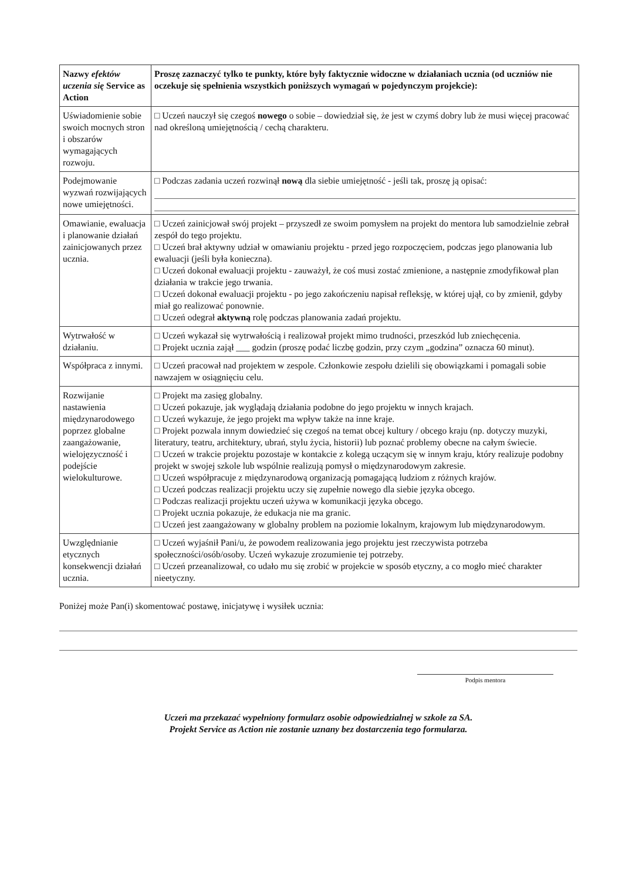| Nazwy efektów uczenia się Service as Action | Proszę zaznaczyć tylko te punkty, które były faktycznie widoczne w działaniach ucznia (od uczniów nie oczekuje się spełnienia wszystkich poniższych wymagań w pojedynczym projekcie): |
| --- | --- |
| Uświadomienie sobie swoich mocnych stron i obszarów wymagających rozwoju. | □ Uczeń nauczył się czegoś nowego o sobie – dowiedział się, że jest w czymś dobry lub że musi więcej pracować nad określoną umiejętnością / cechą charakteru. |
| Podejmowanie wyzwań rozwijających nowe umiejętności. | □ Podczas zadania uczeń rozwinął nową dla siebie umiejętność - jeśli tak, proszę ją opisać: |
| Omawianie, ewaluacja i planowanie działań zainicjowanych przez ucznia. | □ Uczeń zainicjował swój projekt – przyszedł ze swoim pomysłem na projekt do mentora lub samodzielnie zebrał zespół do tego projektu. □ Uczeń brał aktywny udział w omawianiu projektu - przed jego rozpoczęciem, podczas jego planowania lub ewaluacji (jeśli była konieczna). □ Uczeń dokonał ewaluacji projektu - zauważył, że coś musi zostać zmienione, a następnie zmodyfikował plan działania w trakcie jego trwania. □ Uczeń dokonał ewaluacji projektu - po jego zakończeniu napisał refleksję, w której ujął, co by zmienił, gdyby miał go realizować ponownie. □ Uczeń odegrał aktywną rolę podczas planowania zadań projektu. |
| Wytrwałość w działaniu. | □ Uczeń wykazał się wytrwałością i realizował projekt mimo trudności, przeszkód lub zniechęcenia. □ Projekt ucznia zajął ___ godzin (proszę podać liczbę godzin, przy czym „godzina” oznacza 60 minut). |
| Współpraca z innymi. | □ Uczeń pracował nad projektem w zespole. Członkowie zespołu dzielili się obowiązkami i pomagali sobie nawzajem w osiągnięciu celu. |
| Rozwijanie nastawienia międzynarodowego poprzez globalne zaangażowanie, wielojęzyczność i podejście wielokulturowe. | □ Projekt ma zasięg globalny. □ Uczeń pokazuje, jak wyglądają działania podobne do jego projektu w innych krajach. □ Uczeń wykazuje, że jego projekt ma wpływ także na inne kraje. □ Projekt pozwala innym dowiedzieć się czegoś na temat obcej kultury / obcego kraju (np. dotyczy muzyki, literatury, teatru, architektury, ubrań, stylu życia, historii) lub poznać problemy obecne na całym świecie. □ Uczeń w trakcie projektu pozostaje w kontakcie z kolegą uczącym się w innym kraju, który realizuje podobny projekt w swojej szkole lub wspólnie realizują pomysł o międzynarodowym zakresie. □ Uczeń współpracuje z międzynarodową organizacją pomagającą ludziom z różnych krajów. □ Uczeń podczas realizacji projektu uczy się zupełnie nowego dla siebie języka obcego. □ Podczas realizacji projektu uczeń używa w komunikacji języka obcego. □ Projekt ucznia pokazuje, że edukacja nie ma granic. □ Uczeń jest zaangażowany w globalny problem na poziomie lokalnym, krajowym lub międzynarodowym. |
| Uwzględnianie etycznych konsekwencji działań ucznia. | □ Uczeń wyjaśnił Pani/u, że powodem realizowania jego projektu jest rzeczywista potrzeba społeczności/osób/osoby. Uczeń wykazuje zrozumienie tej potrzeby. □ Uczeń przeanalizował, co udało mu się zrobić w projekcie w sposób etyczny, a co mogło mieć charakter nieetyczny. |
Poniżej może Pan(i) skomentować postawę, inicjatywę i wysiłek ucznia:
Podpis mentora
Uczeń ma przekazać wypełniony formularz osobie odpowiedzialnej w szkole za SA.
Projekt Service as Action nie zostanie uznany bez dostarczenia tego formularza.